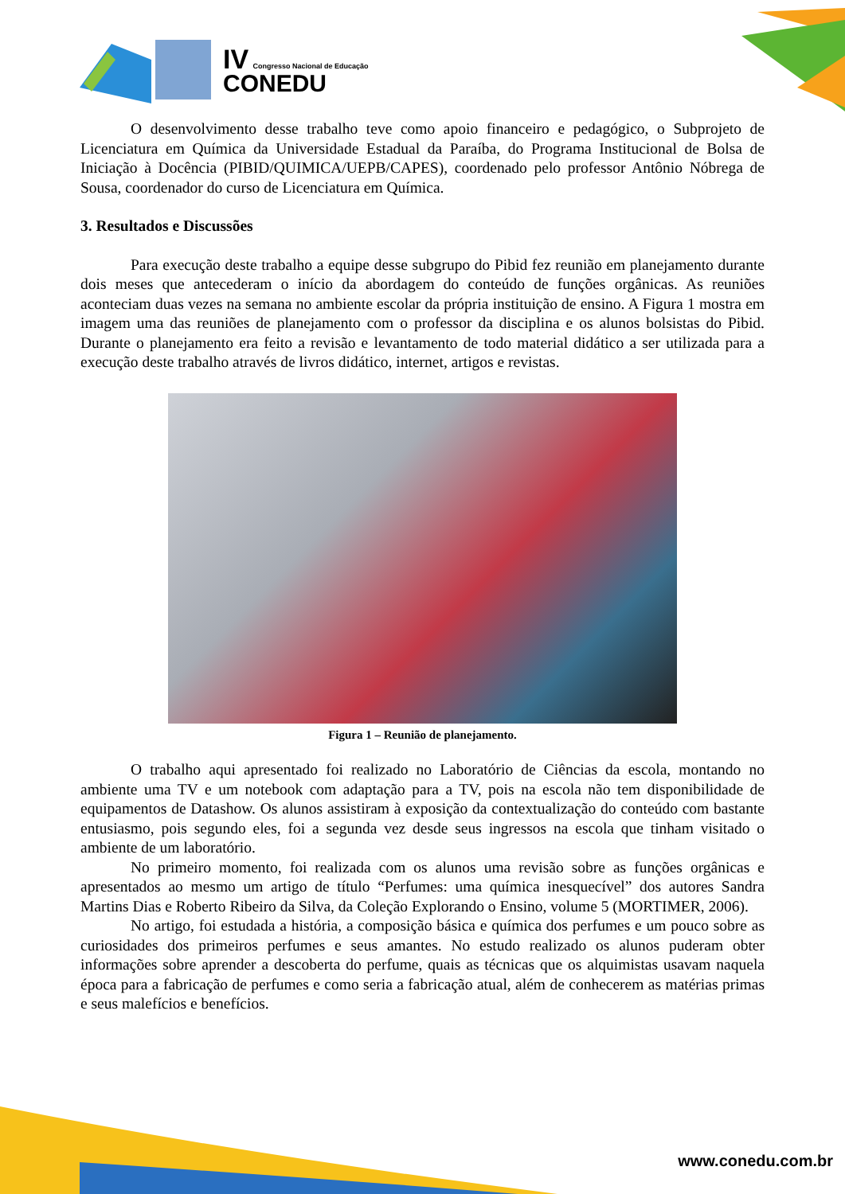IV Congresso Nacional de Educação
CONEDU
O desenvolvimento desse trabalho teve como apoio financeiro e pedagógico, o Subprojeto de Licenciatura em Química da Universidade Estadual da Paraíba, do Programa Institucional de Bolsa de Iniciação à Docência (PIBID/QUIMICA/UEPB/CAPES), coordenado pelo professor Antônio Nóbrega de Sousa, coordenador do curso de Licenciatura em Química.
3. Resultados e Discussões
Para execução deste trabalho a equipe desse subgrupo do Pibid fez reunião em planejamento durante dois meses que antecederam o início da abordagem do conteúdo de funções orgânicas. As reuniões aconteciam duas vezes na semana no ambiente escolar da própria instituição de ensino. A Figura 1 mostra em imagem uma das reuniões de planejamento com o professor da disciplina e os alunos bolsistas do Pibid. Durante o planejamento era feito a revisão e levantamento de todo material didático a ser utilizada para a execução deste trabalho através de livros didático, internet, artigos e revistas.
Figura 1 – Reunião de planejamento.
O trabalho aqui apresentado foi realizado no Laboratório de Ciências da escola, montando no ambiente uma TV e um notebook com adaptação para a TV, pois na escola não tem disponibilidade de equipamentos de Datashow. Os alunos assistiram à exposição da contextualização do conteúdo com bastante entusiasmo, pois segundo eles, foi a segunda vez desde seus ingressos na escola que tinham visitado o ambiente de um laboratório.
No primeiro momento, foi realizada com os alunos uma revisão sobre as funções orgânicas e apresentados ao mesmo um artigo de título “Perfumes: uma química inesquecível” dos autores Sandra Martins Dias e Roberto Ribeiro da Silva, da Coleção Explorando o Ensino, volume 5 (MORTIMER, 2006).
No artigo, foi estudada a história, a composição básica e química dos perfumes e um pouco sobre as curiosidades dos primeiros perfumes e seus amantes. No estudo realizado os alunos puderam obter informações sobre aprender a descoberta do perfume, quais as técnicas que os alquimistas usavam naquela época para a fabricação de perfumes e como seria a fabricação atual, além de conhecerem as matérias primas e seus malefícios e benefícios.
www.conedu.com.br